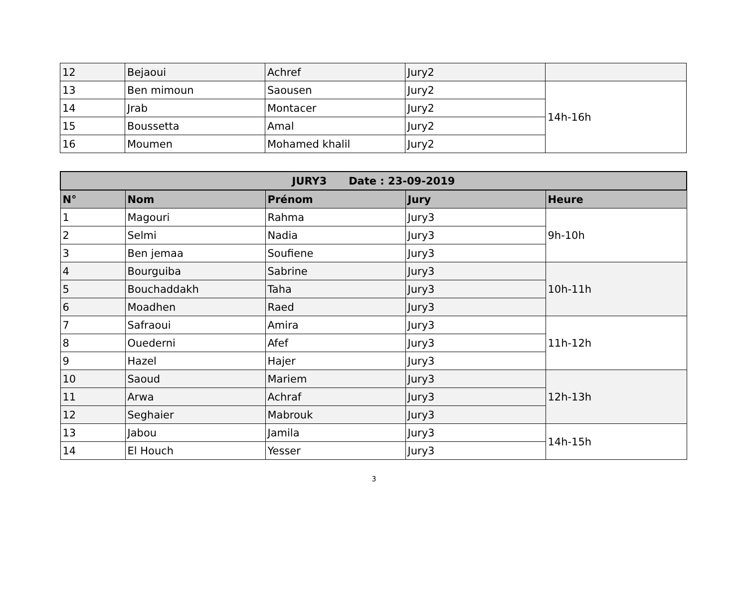| 12 | Bejaoui | Achref | Jury2 | |
| 13 | Ben mimoun | Saousen | Jury2 | 14h-16h |
| 14 | Jrab | Montacer | Jury2 | |
| 15 | Boussetta | Amal | Jury2 | |
| 16 | Moumen | Mohamed khalil | Jury2 | |
| JURY3 Date : 23-09-2019 | | | | |
| --- | --- | --- | --- | --- |
| N° | Nom | Prénom | Jury | Heure |
| 1 | Magouri | Rahma | Jury3 | 9h-10h |
| 2 | Selmi | Nadia | Jury3 | |
| 3 | Ben jemaa | Soufiene | Jury3 | |
| 4 | Bourguiba | Sabrine | Jury3 | 10h-11h |
| 5 | Bouchaddakh | Taha | Jury3 | |
| 6 | Moadhen | Raed | Jury3 | |
| 7 | Safraoui | Amira | Jury3 | 11h-12h |
| 8 | Ouederni | Afef | Jury3 | |
| 9 | Hazel | Hajer | Jury3 | |
| 10 | Saoud | Mariem | Jury3 | 12h-13h |
| 11 | Arwa | Achraf | Jury3 | |
| 12 | Seghaier | Mabrouk | Jury3 | |
| 13 | Jabou | Jamila | Jury3 | 14h-15h |
| 14 | El Houch | Yesser | Jury3 | |
3